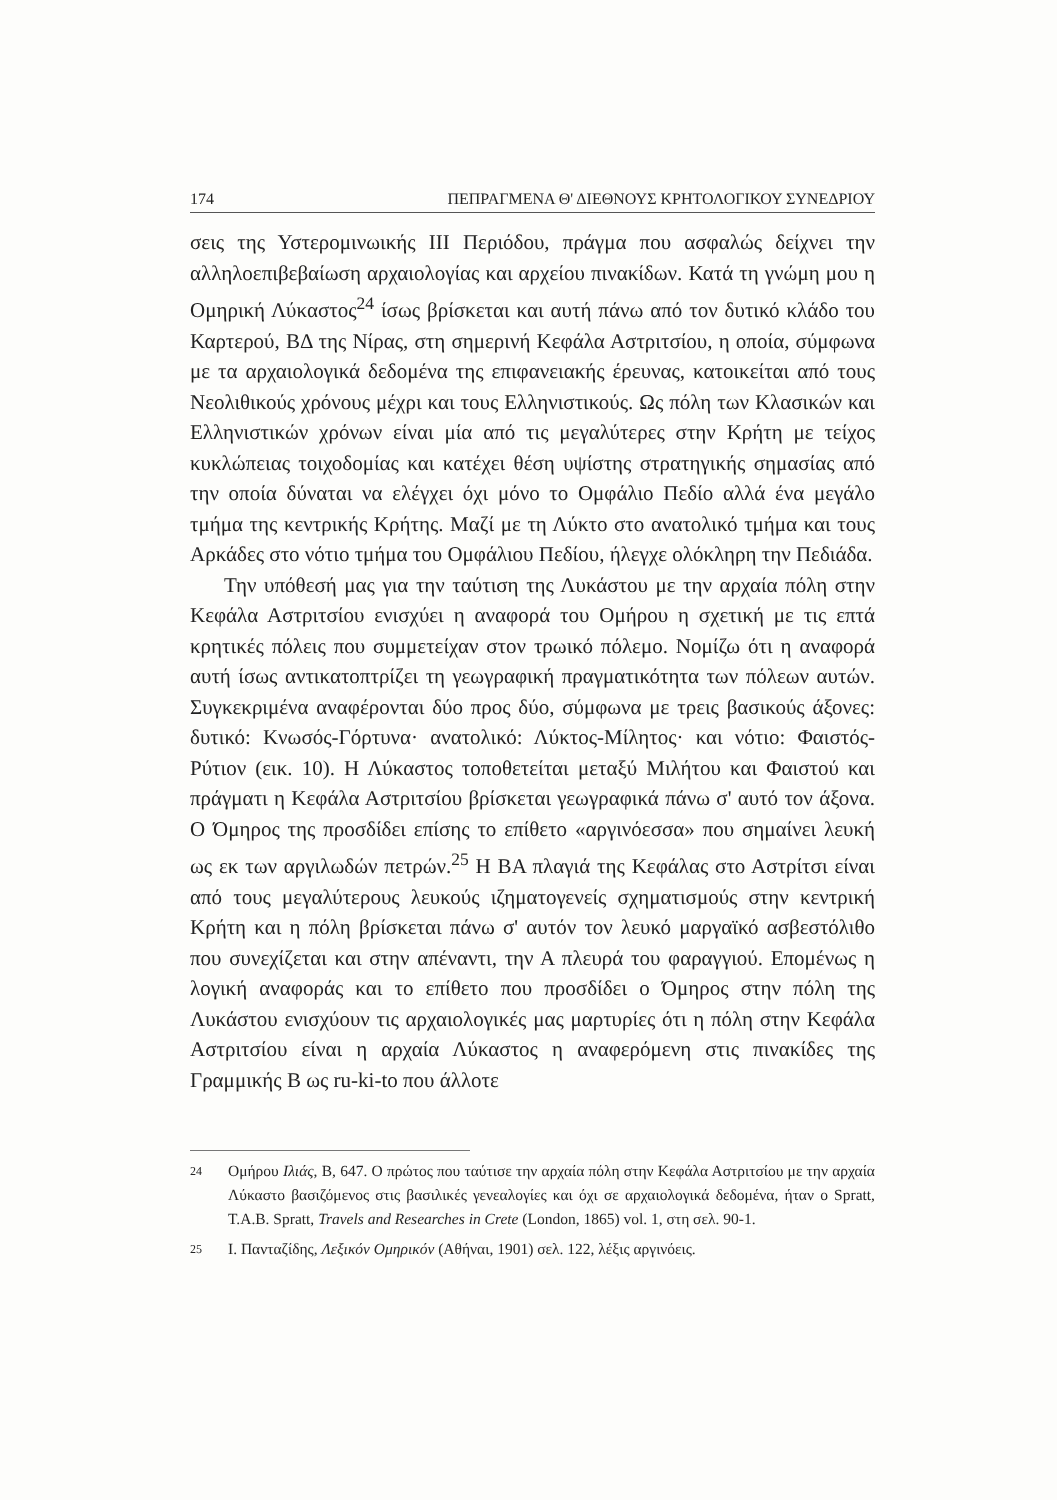174 ΠΕΠΡΑΓΜΕΝΑ Θ' ΔΙΕΘΝΟΥΣ ΚΡΗΤΟΛΟΓΙΚΟΥ ΣΥΝΕΔΡΙΟΥ
σεις της Υστερομινωικής ΙΙΙ Περιόδου, πράγμα που ασφαλώς δείχνει την αλληλοεπιβεβαίωση αρχαιολογίας και αρχείου πινακίδων. Κατά τη γνώμη μου η Ομηρική Λύκαστος<sup>24</sup> ίσως βρίσκεται και αυτή πάνω από τον δυτικό κλάδο του Καρτερού, ΒΔ της Νίρας, στη σημερινή Κεφάλα Αστριτσίου, η οποία, σύμφωνα με τα αρχαιολογικά δεδομένα της επιφανειακής έρευνας, κατοικείται από τους Νεολιθικούς χρόνους μέχρι και τους Ελληνιστικούς. Ως πόλη των Κλασικών και Ελληνιστικών χρόνων είναι μία από τις μεγαλύτερες στην Κρήτη με τείχος κυκλώπειας τοιχοδομίας και κατέχει θέση υψίστης στρατηγικής σημασίας από την οποία δύναται να ελέγχει όχι μόνο το Ομφάλιο Πεδίο αλλά ένα μεγάλο τμήμα της κεντρικής Κρήτης. Μαζί με τη Λύκτο στο ανατολικό τμήμα και τους Αρκάδες στο νότιο τμήμα του Ομφάλιου Πεδίου, ήλεγχε ολόκληρη την Πεδιάδα.
Την υπόθεσή μας για την ταύτιση της Λυκάστου με την αρχαία πόλη στην Κεφάλα Αστριτσίου ενισχύει η αναφορά του Ομήρου η σχετική με τις επτά κρητικές πόλεις που συμμετείχαν στον τρωικό πόλεμο. Νομίζω ότι η αναφορά αυτή ίσως αντικατοπτρίζει τη γεωγραφική πραγματικότητα των πόλεων αυτών. Συγκεκριμένα αναφέρονται δύο προς δύο, σύμφωνα με τρεις βασικούς άξονες: δυτικό: Κνωσός-Γόρτυνα· ανατολικό: Λύκτος-Μίλητος· και νότιο: Φαιστός-Ρύτιον (εικ. 10). Η Λύκαστος τοποθετείται μεταξύ Μιλήτου και Φαιστού και πράγματι η Κεφάλα Αστριτσίου βρίσκεται γεωγραφικά πάνω σ' αυτό τον άξονα. Ο Όμηρος της προσδίδει επίσης το επίθετο «αργινόεσσα» που σημαίνει λευκή ως εκ των αργιλωδών πετρών.<sup>25</sup> Η ΒΑ πλαγιά της Κεφάλας στο Αστρίτσι είναι από τους μεγαλύτερους λευκούς ιζηματογενείς σχηματισμούς στην κεντρική Κρήτη και η πόλη βρίσκεται πάνω σ' αυτόν τον λευκό μαργαϊκό ασβεστόλιθο που συνεχίζεται και στην απέναντι, την Α πλευρά του φαραγγιού. Επομένως η λογική αναφοράς και το επίθετο που προσδίδει ο Όμηρος στην πόλη της Λυκάστου ενισχύουν τις αρχαιολογικές μας μαρτυρίες ότι η πόλη στην Κεφάλα Αστριτσίου είναι η αρχαία Λύκαστος η αναφερόμενη στις πινακίδες της Γραμμικής Β ως ru-ki-to που άλλοτε
24
Ομήρου Ιλιάς, Β, 647. Ο πρώτος που ταύτισε την αρχαία πόλη στην Κεφάλα Αστριτσίου με την αρχαία Λύκαστο βασιζόμενος στις βασιλικές γενεαλογίες και όχι σε αρχαιολογικά δεδομένα, ήταν ο Spratt, T.A.B. Spratt, Travels and Researches in Crete (London, 1865) vol. 1, στη σελ. 90-1.
25
Ι. Πανταζίδης, Λεξικόν Ομηρικόν (Αθήναι, 1901) σελ. 122, λέξις αργινόεις.